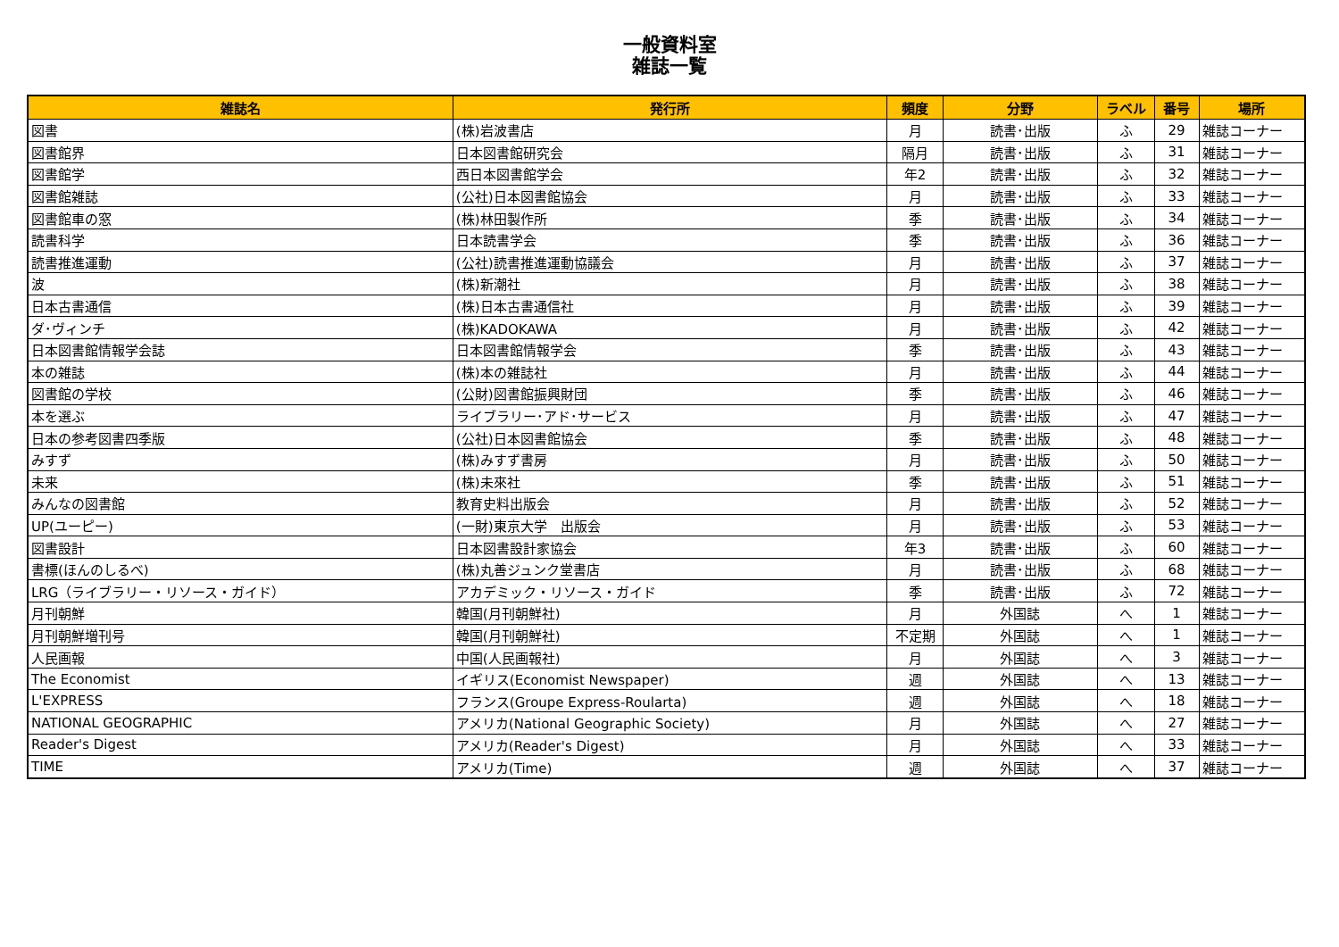一般資料室
雑誌一覧
| 雑誌名 | 発行所 | 頻度 | 分野 | ラベル | 番号 | 場所 |
| --- | --- | --- | --- | --- | --- | --- |
| 図書 | (株)岩波書店 | 月 | 読書･出版 | ふ | 29 | 雑誌コーナー |
| 図書館界 | 日本図書館研究会 | 隔月 | 読書･出版 | ふ | 31 | 雑誌コーナー |
| 図書館学 | 西日本図書館学会 | 年2 | 読書･出版 | ふ | 32 | 雑誌コーナー |
| 図書館雑誌 | (公社)日本図書館協会 | 月 | 読書･出版 | ふ | 33 | 雑誌コーナー |
| 図書館車の窓 | (株)林田製作所 | 季 | 読書･出版 | ふ | 34 | 雑誌コーナー |
| 読書科学 | 日本読書学会 | 季 | 読書･出版 | ふ | 36 | 雑誌コーナー |
| 読書推進運動 | (公社)読書推進運動協議会 | 月 | 読書･出版 | ふ | 37 | 雑誌コーナー |
| 波 | (株)新潮社 | 月 | 読書･出版 | ふ | 38 | 雑誌コーナー |
| 日本古書通信 | (株)日本古書通信社 | 月 | 読書･出版 | ふ | 39 | 雑誌コーナー |
| ダ･ヴィンチ | (株)KADOKAWA | 月 | 読書･出版 | ふ | 42 | 雑誌コーナー |
| 日本図書館情報学会誌 | 日本図書館情報学会 | 季 | 読書･出版 | ふ | 43 | 雑誌コーナー |
| 本の雑誌 | (株)本の雑誌社 | 月 | 読書･出版 | ふ | 44 | 雑誌コーナー |
| 図書館の学校 | (公財)図書館振興財団 | 季 | 読書･出版 | ふ | 46 | 雑誌コーナー |
| 本を選ぶ | ライブラリー･アド･サービス | 月 | 読書･出版 | ふ | 47 | 雑誌コーナー |
| 日本の参考図書四季版 | (公社)日本図書館協会 | 季 | 読書･出版 | ふ | 48 | 雑誌コーナー |
| みすず | (株)みすず書房 | 月 | 読書･出版 | ふ | 50 | 雑誌コーナー |
| 未来 | (株)未來社 | 季 | 読書･出版 | ふ | 51 | 雑誌コーナー |
| みんなの図書館 | 教育史料出版会 | 月 | 読書･出版 | ふ | 52 | 雑誌コーナー |
| UP(ユーピー) | (一財)東京大学 出版会 | 月 | 読書･出版 | ふ | 53 | 雑誌コーナー |
| 図書設計 | 日本図書設計家協会 | 年3 | 読書･出版 | ふ | 60 | 雑誌コーナー |
| 書標(ほんのしるべ) | (株)丸善ジュンク堂書店 | 月 | 読書･出版 | ふ | 68 | 雑誌コーナー |
| LRG（ライブラリー・リソース・ガイド） | アカデミック・リソース・ガイド | 季 | 読書･出版 | ふ | 72 | 雑誌コーナー |
| 月刊朝鮮 | 韓国(月刊朝鮮社) | 月 | 外国誌 | へ | 1 | 雑誌コーナー |
| 月刊朝鮮増刊号 | 韓国(月刊朝鮮社) | 不定期 | 外国誌 | へ | 1 | 雑誌コーナー |
| 人民画報 | 中国(人民画報社) | 月 | 外国誌 | へ | 3 | 雑誌コーナー |
| The Economist | イギリス(Economist Newspaper) | 週 | 外国誌 | へ | 13 | 雑誌コーナー |
| L'EXPRESS | フランス(Groupe Express-Roularta) | 週 | 外国誌 | へ | 18 | 雑誌コーナー |
| NATIONAL GEOGRAPHIC | アメリカ(National Geographic Society) | 月 | 外国誌 | へ | 27 | 雑誌コーナー |
| Reader's Digest | アメリカ(Reader's Digest) | 月 | 外国誌 | へ | 33 | 雑誌コーナー |
| TIME | アメリカ(Time) | 週 | 外国誌 | へ | 37 | 雑誌コーナー |